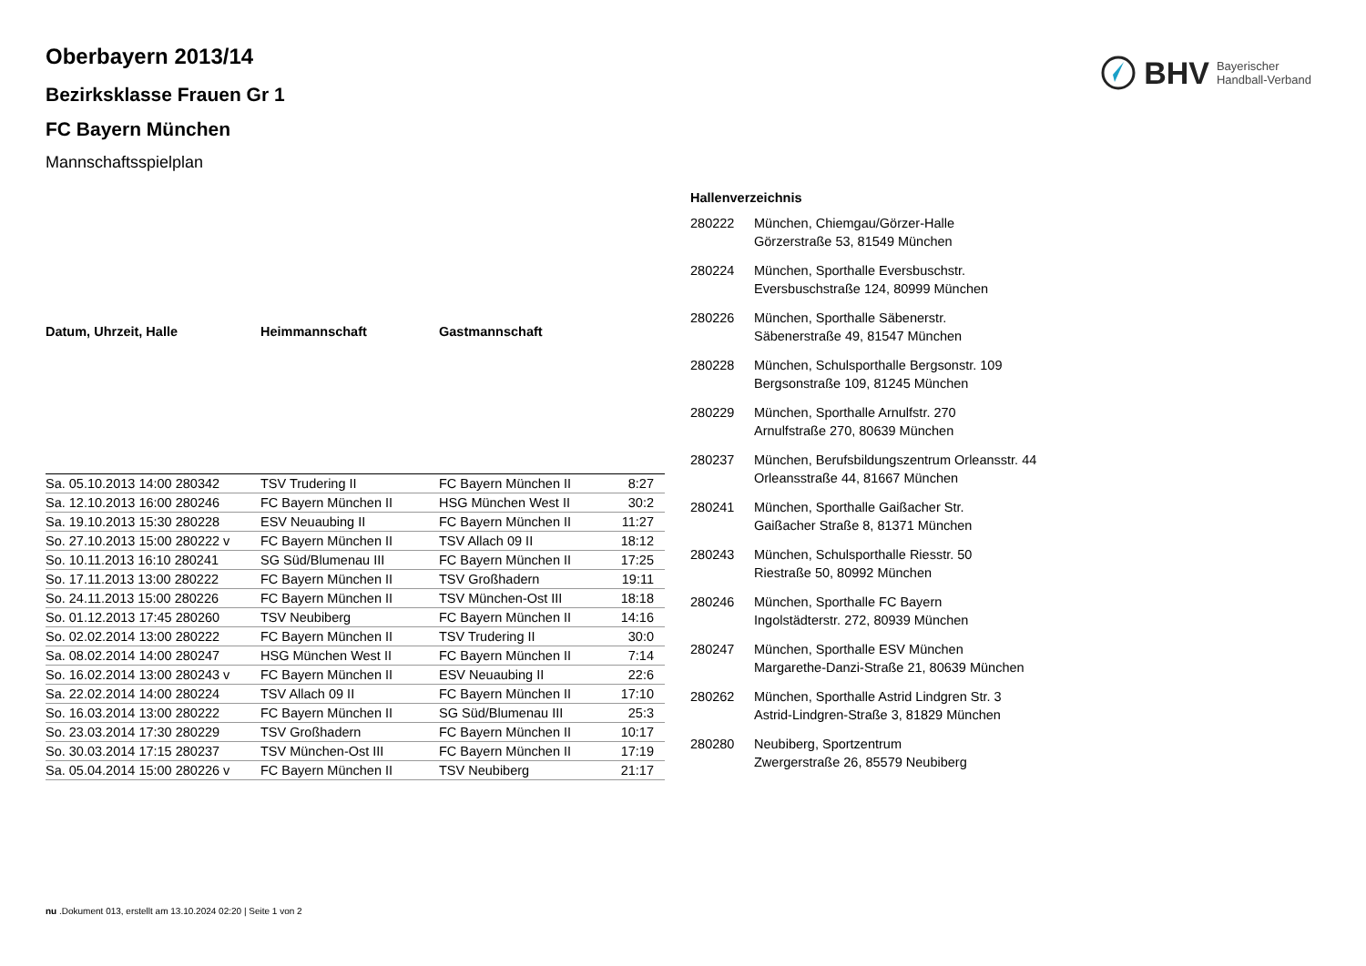BHV Bayerischer
Handball-Verband
Oberbayern 2013/14
Bezirksklasse Frauen Gr 1
FC Bayern München
Mannschaftsspielplan
| Datum, Uhrzeit, Halle | Heimmannschaft | Gastmannschaft | |
| --- | --- | --- | --- |
| Sa. 05.10.2013 14:00 280342 | TSV Trudering II | FC Bayern München II | 8:27 |
| Sa. 12.10.2013 16:00 280246 | FC Bayern München II | HSG München West II | 30:2 |
| Sa. 19.10.2013 15:30 280228 | ESV Neuaubing II | FC Bayern München II | 11:27 |
| So. 27.10.2013 15:00 280222 v | FC Bayern München II | TSV Allach 09 II | 18:12 |
| So. 10.11.2013 16:10 280241 | SG Süd/Blumenau III | FC Bayern München II | 17:25 |
| So. 17.11.2013 13:00 280222 | FC Bayern München II | TSV Großhadern | 19:11 |
| So. 24.11.2013 15:00 280226 | FC Bayern München II | TSV München-Ost III | 18:18 |
| So. 01.12.2013 17:45 280260 | TSV Neubiberg | FC Bayern München II | 14:16 |
| So. 02.02.2014 13:00 280222 | FC Bayern München II | TSV Trudering II | 30:0 |
| Sa. 08.02.2014 14:00 280247 | HSG München West II | FC Bayern München II | 7:14 |
| So. 16.02.2014 13:00 280243 v | FC Bayern München II | ESV Neuaubing II | 22:6 |
| Sa. 22.02.2014 14:00 280224 | TSV Allach 09 II | FC Bayern München II | 17:10 |
| So. 16.03.2014 13:00 280222 | FC Bayern München II | SG Süd/Blumenau III | 25:3 |
| So. 23.03.2014 17:30 280229 | TSV Großhadern | FC Bayern München II | 10:17 |
| So. 30.03.2014 17:15 280237 | TSV München-Ost III | FC Bayern München II | 17:19 |
| Sa. 05.04.2014 15:00 280226 v | FC Bayern München II | TSV Neubiberg | 21:17 |
| Hallenverzeichnis | |
| --- | --- |
| 280222 | München, Chiemgau/Görzer-Halle Görzerstraße 53, 81549 München |
| 280224 | München, Sporthalle Eversbuschstr. Eversbuschstraße 124, 80999 München |
| 280226 | München, Sporthalle Säbenerstr. Säbenerstraße 49, 81547 München |
| 280228 | München, Schulsporthalle Bergsonstr. 109 Bergsonstraße 109, 81245 München |
| 280229 | München, Sporthalle Arnulfstr. 270 Arnulfstraße 270, 80639 München |
| 280237 | München, Berufsbildungszentrum Orleansstr. 44 Orleansstraße 44, 81667 München |
| 280241 | München, Sporthalle Gaißacher Str. Gaißacher Straße 8, 81371 München |
| 280243 | München, Schulsporthalle Riesstr. 50 Riestraße 50, 80992 München |
| 280246 | München, Sporthalle FC Bayern Ingolstädterstr. 272, 80939 München |
| 280247 | München, Sporthalle ESV München Margarethe-Danzi-Straße 21, 80639 München |
| 280262 | München, Sporthalle Astrid Lindgren Str. 3 Astrid-Lindgren-Straße 3, 81829 München |
| 280280 | Neubiberg, Sportzentrum Zwergerstraße 26, 85579 Neubiberg |
nu .Dokument 013, erstellt am 13.10.2024 02:20 | Seite 1 von 2